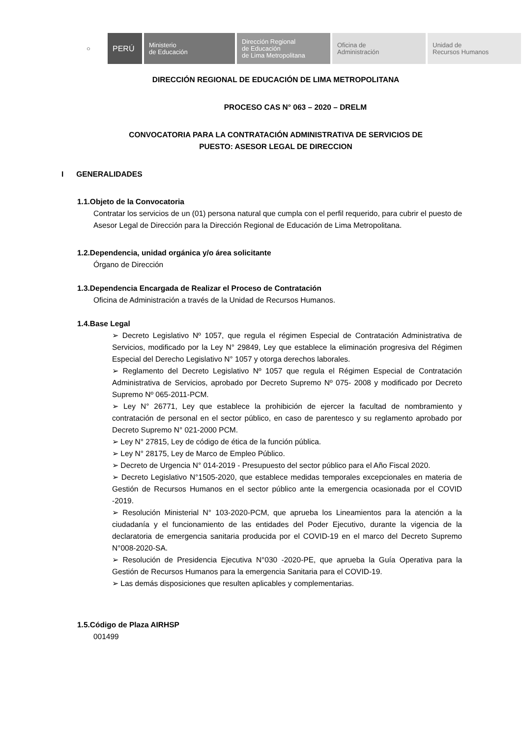○
PERÚ
Ministerio
de Educación
Dirección Regional
de Educación
de Lima Metropolitana
Oficina de
Administración
Unidad de
Recursos Humanos
DIRECCIÓN REGIONAL DE EDUCACIÓN DE LIMA METROPOLITANA
PROCESO CAS N° 063 – 2020 – DRELM
CONVOCATORIA PARA LA CONTRATACIÓN ADMINISTRATIVA DE SERVICIOS DE
PUESTO: ASESOR LEGAL DE DIRECCION
I GENERALIDADES
1.1.Objeto de la Convocatoria
Contratar los servicios de un (01) persona natural que cumpla con el perfil requerido, para cubrir el puesto de Asesor Legal de Dirección para la Dirección Regional de Educación de Lima Metropolitana.
1.2.Dependencia, unidad orgánica y/o área solicitante
Órgano de Dirección
1.3.Dependencia Encargada de Realizar el Proceso de Contratación
Oficina de Administración a través de la Unidad de Recursos Humanos.
1.4.Base Legal
➢ Decreto Legislativo Nº 1057, que regula el régimen Especial de Contratación Administrativa de Servicios, modificado por la Ley N° 29849, Ley que establece la eliminación progresiva del Régimen Especial del Derecho Legislativo N° 1057 y otorga derechos laborales.
➢ Reglamento del Decreto Legislativo Nº 1057 que regula el Régimen Especial de Contratación Administrativa de Servicios, aprobado por Decreto Supremo Nº 075- 2008 y modificado por Decreto Supremo Nº 065-2011-PCM.
➢ Ley N° 26771, Ley que establece la prohibición de ejercer la facultad de nombramiento y contratación de personal en el sector público, en caso de parentesco y su reglamento aprobado por Decreto Supremo N° 021-2000 PCM.
➢ Ley N° 27815, Ley de código de ética de la función pública.
➢ Ley N° 28175, Ley de Marco de Empleo Público.
➢ Decreto de Urgencia N° 014-2019 - Presupuesto del sector público para el Año Fiscal 2020.
➢ Decreto Legislativo N°1505-2020, que establece medidas temporales excepcionales en materia de Gestión de Recursos Humanos en el sector público ante la emergencia ocasionada por el COVID -2019.
➢ Resolución Ministerial N° 103-2020-PCM, que aprueba los Lineamientos para la atención a la ciudadanía y el funcionamiento de las entidades del Poder Ejecutivo, durante la vigencia de la declaratoria de emergencia sanitaria producida por el COVID-19 en el marco del Decreto Supremo N°008-2020-SA.
➢ Resolución de Presidencia Ejecutiva N°030 -2020-PE, que aprueba la Guía Operativa para la Gestión de Recursos Humanos para la emergencia Sanitaria para el COVID-19.
➢ Las demás disposiciones que resulten aplicables y complementarias.
1.5.Código de Plaza AIRHSP
001499